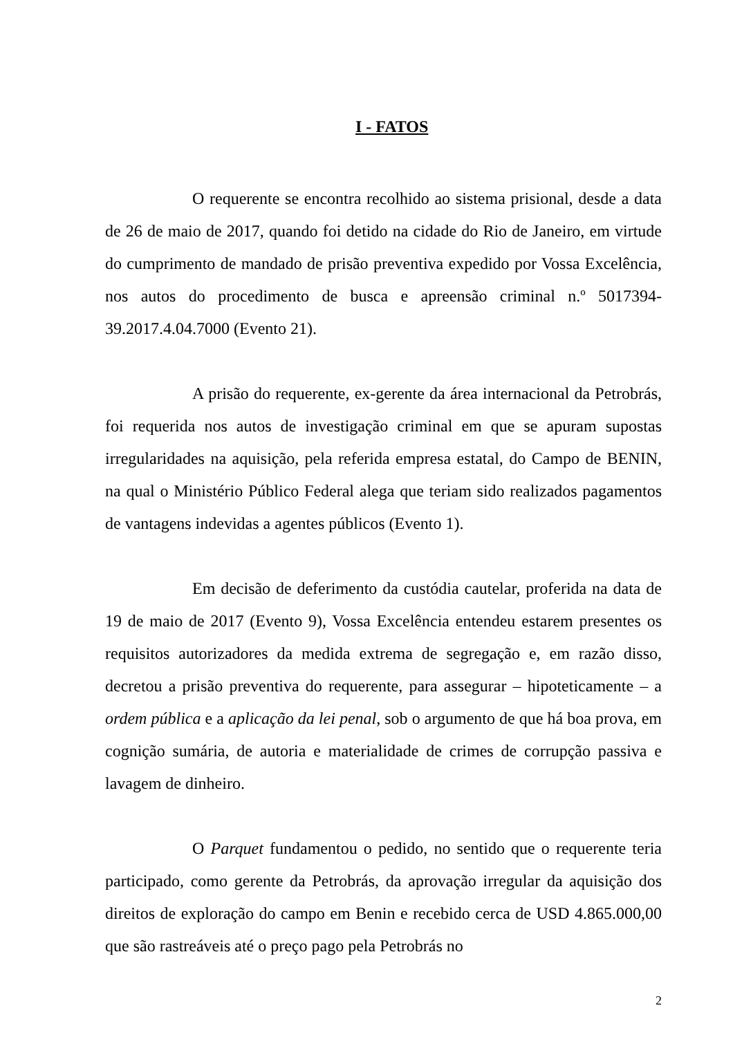I - FATOS
O requerente se encontra recolhido ao sistema prisional, desde a data de 26 de maio de 2017, quando foi detido na cidade do Rio de Janeiro, em virtude do cumprimento de mandado de prisão preventiva expedido por Vossa Excelência, nos autos do procedimento de busca e apreensão criminal n.º 5017394-39.2017.4.04.7000 (Evento 21).
A prisão do requerente, ex-gerente da área internacional da Petrobrás, foi requerida nos autos de investigação criminal em que se apuram supostas irregularidades na aquisição, pela referida empresa estatal, do Campo de BENIN, na qual o Ministério Público Federal alega que teriam sido realizados pagamentos de vantagens indevidas a agentes públicos (Evento 1).
Em decisão de deferimento da custódia cautelar, proferida na data de 19 de maio de 2017 (Evento 9), Vossa Excelência entendeu estarem presentes os requisitos autorizadores da medida extrema de segregação e, em razão disso, decretou a prisão preventiva do requerente, para assegurar – hipoteticamente – a ordem pública e a aplicação da lei penal, sob o argumento de que há boa prova, em cognição sumária, de autoria e materialidade de crimes de corrupção passiva e lavagem de dinheiro.
O Parquet fundamentou o pedido, no sentido que o requerente teria participado, como gerente da Petrobrás, da aprovação irregular da aquisição dos direitos de exploração do campo em Benin e recebido cerca de USD 4.865.000,00 que são rastreáveis até o preço pago pela Petrobrás no
2